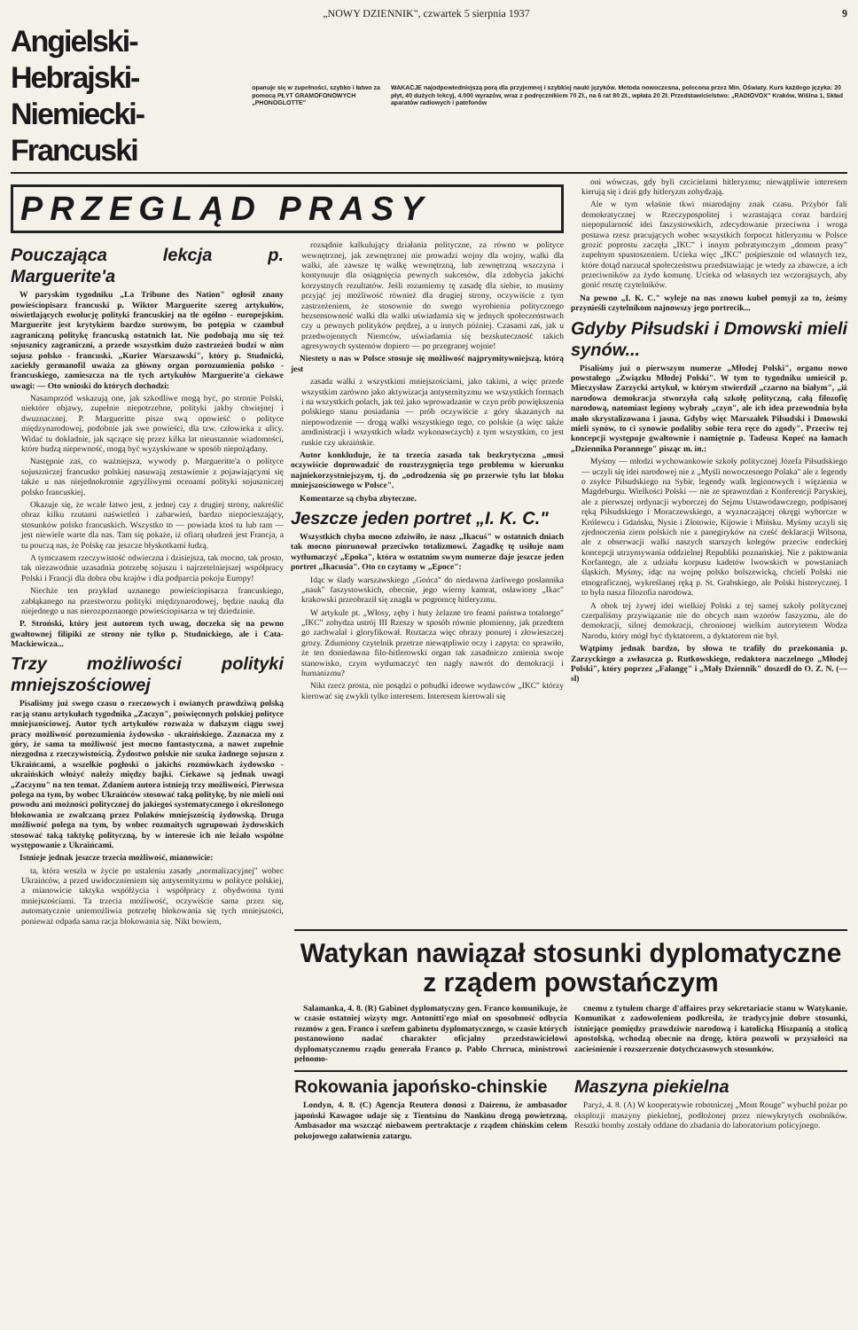„NOWY DZIENNIK", czwartek 5 sierpnia 1937 9
Angielski-Hebrajski-Niemiecki-Francuski
opanuje się w zupełności, szybko i łatwo za pomocą PŁYT GRAMOFONOWYCH „PHONOGLOTTE"
WAKACJE najodpowiedniejszą porą dla przyjemnej i szybkiej nauki języków. Metoda nowoczesna, polecona przez Min. Oświaty. Kurs każdego języka: 20 płyt, 40 dużych lekcyj, 4.000 wyrazów, wraz z podręcznikiem 70 Zł., na 6 rat 80 Zł., wpłata 20 Zł. Przedstawicielstwo: „RADIOVOX" Kraków, Wiślna 1, Skład aparatów radiowych i patefonów
PRZEGLĄD PRASY
Pouczająca lekcja p. Marguerite'a
W paryskim tygodniku „La Tribune des Nation" ogłosił znany powieściopisarz francuski p. Wiktor Marguerite szereg artykułów, oświetlających ewolucję polityki francuskiej na tle ogólno - europejskim. Marguerite jest krytykiem bardzo surowym, bo potępia w czambuł zagraniczną politykę francuską ostatnich lat. Nie podobają mu się też sojusznicy zagraniczni, a przede wszystkim dużo zastrzeżeń budzi w nim sojusz polsko - francuski. „Kurier Warszawski", który p. Studnicki, zaciekły germanofil uważa za główny organ porozumienia polsko - francuskiego, zamieszcza na tle tych artykułów Marguerite'a ciekawe uwagi: — Oto wnioski do których dochodzi:
Nasamprzód wskazują one, jak szkodliwe mogą być, po stronie Polski, niektóre objawy, zupełnie niepotrzebne, polityki jakby chwiejnej i dwuznacznej. P. Margueritte pisze swą opowieść o polityce międzynarodowej, podobnie jak swe powieści, dla tzw. człowieka z ulicy. Widać tu dokładnie, jak sączące się przez kilka lat nieustannie wiadomości, które budzą niepewność, mogą być wyzyskiwane w sposób niepożądany.
Następnie zaś, co ważniejsza, wywody p. Margueritte'a o polityce sojuszniczej francusko polskiej nasuwają zestawienie z pojawiającymi się także u nas niejednokrotnie zgryźliwymi ocenami polityki sojuszniczej polsko francuskiej.
Okazuje się, że wcale łatwo jest, z jednej czy z drugiej strony, nakreślić obraz kilku rzutami naświetleń i zabarwień, bardzo niepocieszający, stosunków polsko francuskich. Wszystko to — powiada ktoś tu lub tam — jest niewiele warte dla nas. Tam się pokaże, iż ofiarą ułudzeń jest Francja, a tu pouczą nas, że Polskę raz jeszcze błyskotkami łudzą.
A tymczasem rzeczywistość odwieczna i dzisiejsza, tak mocno, tak prosto, tak niezawodnie uzasadnia potrzebę sojuszu i najrzetelniejszej współpracy Polski i Francji dla dobra obu krajów i dla podparcia pokoju Europy!
Niechże ten przykład uznanego powieściopisarza francuskiego, zabłąkanego na przestworzu polityki międzynarodowej, będzie nauką dla niejednego u nas nierozpoznanego powieściopisarza w tej dziedzinie.
P. Stroński, który jest autorem tych uwag, doczeka się na pewno gwałtownej filipiki ze strony nie tylko p. Studnickiego, ale i Cata-Mackiewicza...
Trzy możliwości polityki mniejszościowej
Pisaliśmy już swego czasu o rzeczowych i owianych prawdziwą polską racją stanu artykułach tygodnika „Zaczyn", poświęconych polskiej polityce mniejszościowej. Autor tych artykułów rozważa w dalszym ciągu swej pracy możliwość porozumienia żydowsko - ukraińskiego. Zaznacza my z góry, że sama ta możliwość jest mocno fantastyczna, a nawet zupełnie niezgodna z rzeczywistością. Żydostwo polskie nie szuka żadnego sojuszu z Ukraińcami, a wszelkie pogłoski o jakichś rozmówkach żydowsko - ukraińskich włożyć należy między bajki. Ciekawe są jednak uwagi „Zaczynu" na ten temat. Zdaniem autora istnieją trzy możliwości. Pierwsza polega na tym, by wobec Ukraińców stosować taką politykę, by nie mieli oni powodu ani możności politycznej do jakiegoś systematycznego i określonego blokowania ze zwalczaną przez Polaków mniejszością żydowską. Druga możliwość polega na tym, by wobec rozmaitych ugrupowań żydowskich stosować taką taktykę polityczną, by w interesie ich nie leżało wspólne występowanie z Ukraińcami.
Istnieje jednak jeszcze trzecia możliwość, mianowicie:
ta, która weszła w życie po ustaleniu zasady „normalizacyjnej" wobec Ukraińców, a przed uwidocznieniem się antysemityzmu w polityce polskiej, a mianowicie taktyka współżycia i współpracy z obydwoma tymi mniejszościami. Ta trzecia możliwość, oczywiście sama przez się, automatycznie uniemożliwia potrzebę blokowania się tych mniejszości, ponieważ odpada sama racja blokowania się. Nikt bowiem,
rozsądnie kalkulujący działania polityczne, za równo w polityce wewnętrznej, jak zewnętrznej nie prowadzi wojny dla wojny, walki dla walki, ale zawsze tę walkę wewnętrzną, lub zewnętrzną wszczyna i kontynuuje dla osiągnięcia pewnych sukcesów, dla zdobycia jakichś korzystnych rezultatów. Jeśli rozumiemy tę zasadę dla siebie, to musimy przyjąć jej możliwość również dla drugiej strony, oczywiście z tym zastrzeżeniem, że stosownie do swego wyrobienia politycznego bezsensowność walki dla walki uświadamia się w jednych społeczeństwach czy u pewnych polityków prędzej, a u innych później. Czasami zaś, jak u przedwojennych Niemców, uświadamia się bezskuteczność takich agresywnych systemów dopiero — po przegranej wojnie!
Niestety u nas w Polsce stosuje się możliwość najprymitywniejszą, którą jest
zasada walki z wszystkimi mniejszościami, jako takimi, a więc przede wszystkim zarówno jako aktywizacja antysemityzmu we wszystkich formach i na wszystkich polach, jak też jako wprowadzanie w czyn prób powiększenia polskiego stanu posiadania — prób oczywiście z góry skazanych na niepowodzenie — drogą walki wszystkiego tego, co polskie (a więc także amdinistracji i wszystkich władz wykonawczych) z tym wszystkim, co jest ruskie czy ukraińskie.
Autor konkluduje, że ta trzecia zasada tak bezkrytyczna „musi oczywiście doprowadzić do rozstrzygnięcia tego problemu w kierunku najniekorzystniejszym, tj. do „odrodzenia się po przerwie tylu lat bloku mniejszościowego w Polsce".
Komentarze są chyba zbyteczne.
Jeszcze jeden portret „I. K. C."
Wszystkich chyba mocno zdziwiło, że nasz „Ikacuś" w ostatnich dniach tak mocno piorunował przeciwko totalizmowi. Zagadkę tę usiłuje nam wytłumaczyć „Epoka", która w ostatnim swym numerze daje jeszcze jeden portret „Ikacusia". Oto co czytamy w „Epoce":
Idąc w ślady warszawskiego „Gońca" do niedawna żarliwego posłannika „nauk" faszystowskich, obecnie, jego wierny kamrat, osławiony „Ikac" krakowski przeobraził się znagła w pogromcę hitleryzmu.
W artykule pt. „Włosy, zęby i huty żelazne tro feami państwa totalnego" „IKC" zohydza ustrój III Rzeszy w sposób równie płomienny, jak przedtem go zachwalał i gloryfikował. Roztacza więc obrazy ponurej i złowieszczej grozy. Zdumiony czytelnik przetrze niewątpliwie oczy i zapyta: co sprawiło, że ten doniedawna filo-hitlerowski organ tak zasadniczo zmienia swoje stanowisko, czym wytłumaczyć ten nagły nawrót do demokracji i humanizmu?
Nikt rzecz prosta, nie posądzi o pobudki ideowe wydawców „IKC" którzy kierować się zwykli tylko interesem. Interesem kierowali się
oni wówczas, gdy byli czcicielami hitleryzmu; niewątpliwie interesem kierują się i dziś gdy hitleryzm zohydzają.
Ale w tym właśnie tkwi miarodajny znak czasu. Przybór fali demokratycznej w Rzeczypospolitej i wzrastająca coraz bardziej niepopularność idei faszystowskich, zdecydowanie przeciwna i wroga postawa rzesz pracujących wobec wszystkich forpoczt hitleryzmu w Polsce grozić poprostu zaczęła „IKC" i innym pobratymczym „domom prasy" zupełnym spustoszeniem. Ucieka więc „IKC" pośpiesznie od własnych tez, które dotąd narzucał społeczeństwu przedstawiając je wtedy za zbawcze, a ich przeciwników za żydo komunę. Ucieka od własnych tez wczorajszych, aby gonić resztę czytelników.
Na pewno „I. K. C." wyleje na nas znowu kubeł pomyji za to, żeśmy przynieśli czytelnikom najnowszy jego portrecik...
Gdyby Piłsudski i Dmowski mieli synów...
Pisaliśmy już o pierwszym numerze „Młodej Polski", organu nowo powstałego „Związku Młodej Polski". W tym to tygodniku umieścił p. Mieczysław Zarzycki artykuł, w którym stwierdził „czarno na białym", „iż narodowa demokracja stworzyła całą szkołę polityczną, całą filozofię narodową, natomiast legiony wybrały „czyn", ale ich idea przewodnia była mało skrystalizowana i jasna. Gdyby więc Marszałek Piłsudski i Dmowski mieli synów, to ci synowie podaliby sobie tera ręce do zgody". Przeciw tej koncepcji występuje gwałtownie i namiętnie p. Tadeusz Kopeć na łamach „Dziennika Porannego" pisząc m. in.:
Myśmy — młodzi wychowankowie szkoły politycznej Józefa Piłsudskiego — uczyli się idei narodowej nie z „Myśli nowoczesnego Polaka" ale z legendy o zsyłce Piłsudskiego na Sybir, legendy walk legionowych i więzienia w Magdeburgu. Wielkości Polski — nie ze sprawozdań z Konferencji Paryskiej, ale z pierwszej ordynacji wyborczej do Sejmu Ustawodawczego, podpisanej ręką Piłsudskiego i Moraczewskiego, a wyznaczającej okręgi wyborcze w Królewcu i Gdańsku, Nysie i Złotowie, Kijowie i Mińsku. Myśmy uczyli się zjednoczenia ziem polskich nie z panegiryków na cześć deklaracji Wilsona, ale z obserwacji walki naszych starszych kolegów przeciw endeckiej koncepcji utrzymywania oddzielnej Republiki poznańskiej. Nie z paktowania Korfantego, ale z udziału korpusu kadetów lwowskich w powstaniach śląskich. Myśmy, idąc na wojnę polsko bolszewicką, chcieli Polski nie etnograficznej, wykreślanej ręką p. St. Grabskiego, ale Polski historycznej. I to była nasza filozofia narodowa.
A obok tej żywej idei wielkiej Polski z tej samej szkoły politycznej czerpaliśmy przywiązanie nie do obcych nam wzorów faszyzmu, ale do demokracji, silnej demokracji, chronionej wielkim autorytetem Wodza Narodu, który mógł być dyktatorem, a dyktatorem nie był.
Wątpimy jednak bardzo, by słowa te trafiły do przekonania p. Zarzyckiego a zwłaszcza p. Rutkowskiego, redaktora naczelnego „Młodej Polski", który poprzez „Falangę" i „Mały Dziennik" doszedł do O. Z. N. (—sl)
Watykan nawiązał stosunki dyplomatyczne z rządem powstańczym
Salamanka, 4. 8. (R) Gabinet dyplomatyczny gen. Franco komunikuje, że w czasie ostatniej wizyty mgr. Antonitti'ego miał on sposobność odbycia rozmów z gen. Franco i szefem gabinetu dyplomatycznego, w czasie których postanowiono nadać charakter oficjalny przedstawicielowi dyplomatycznemu rządu generała Franco p. Pablo Chrruca, ministrowi pełnomo-
cnemu z tytułem charge d'affaires przy sekretariacie stanu w Watykanie. Komunikat z zadowoleniem podkreśla, że tradycyjnie dobre stosunki, istniejące pomiędzy prawdziwie narodową i katolicką Hiszpanią a stolicą apostolską, wchodzą obecnie na drogę, która pozwoli w przyszłości na zacieśnienie i rozszerzenie dotychczasowych stosunków.
Rokowania japońsko-chinskie
Londyn, 4. 8. (C) Agencja Reutera donosi z Dairenu, że ambasador japoński Kawagoe udaje się z Tientsinu do Nankinu drogą powietrzną. Ambasador ma wszcząć niebawem pertraktacje z rządem chińskim celem pokojowego załatwienia zatargu.
Maszyna piekielna
Paryż, 4. 8. (A) W kooperatywie robotniczej „Mont Rouge" wybuchł pożar po eksplozji maszyny piekielnej, podłożonej przez niewykrytych osobników. Resztki bomby zostały oddane do zbadania do laboratorium policyjnego.